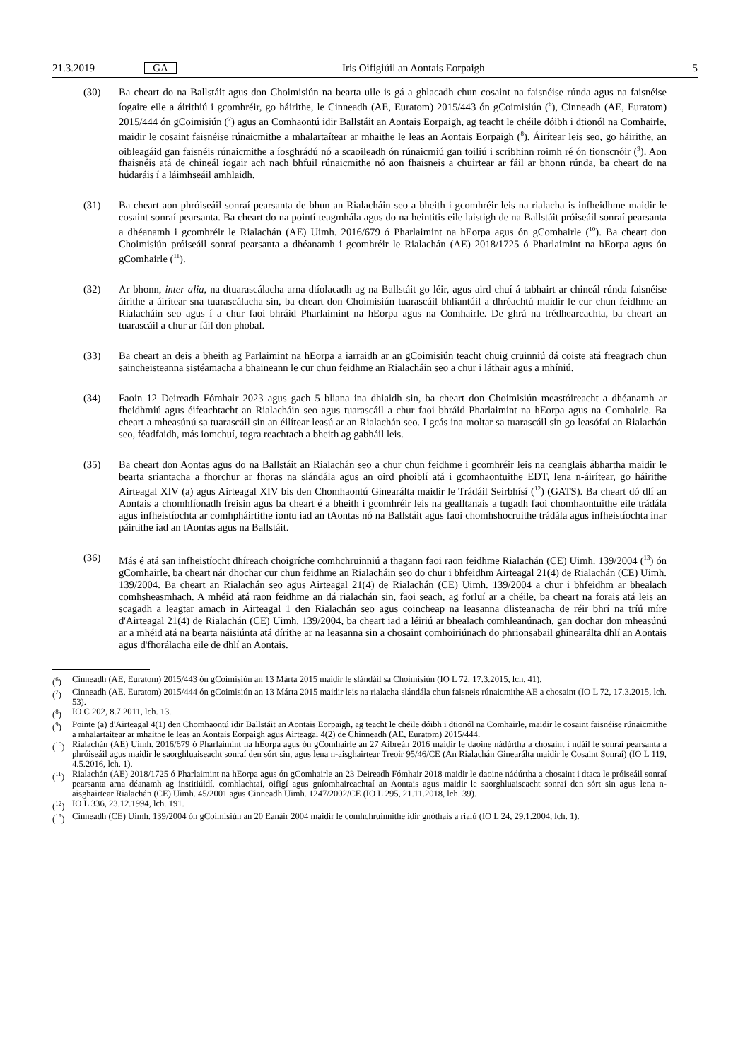21.3.2019 GA Iris Oifigiúil an Aontais Eorpaigh 5
(30) Ba cheart do na Ballstáit agus don Choimisiún na bearta uile is gá a ghlacadh chun cosaint na faisnéise rúnda agus na faisnéise íogaire eile a áirithiú i gcomhréir, go háirithe, le Cinneadh (AE, Euratom) 2015/443 ón gCoimisiún (<sup>6</sup>), Cinneadh (AE, Euratom) 2015/444 ón gCoimisiún (<sup>7</sup>) agus an Comhaontú idir Ballstáit an Aontais Eorpaigh, ag teacht le chéile dóibh i dtionól na Comhairle, maidir le cosaint faisnéise rúnaicmithe a mhalartaítear ar mhaithe le leas an Aontais Eorpaigh (<sup>8</sup>). Áirítear leis seo, go háirithe, an oibleagáid gan faisnéis rúnaicmithe a íosghrádú nó a scaoileadh ón rúnaicmiú gan toiliú i scríbhinn roimh ré ón tionscnóir (<sup>9</sup>). Aon fhaisnéis atá de chineál íogair ach nach bhfuil rúnaicmithe nó aon fhaisneis a chuirtear ar fáil ar bhonn rúnda, ba cheart do na húdaráis í a láimhseáil amhlaidh.
(31) Ba cheart aon phróiseáil sonraí pearsanta de bhun an Rialacháin seo a bheith i gcomhréir leis na rialacha is infheidhme maidir le cosaint sonraí pearsanta. Ba cheart do na pointí teagmhála agus do na heintitis eile laistigh de na Ballstáit próiseáil sonraí pearsanta a dhéanamh i gcomhréir le Rialachán (AE) Uimh. 2016/679 ó Pharlaimint na hEorpa agus ón gComhairle (<sup>10</sup>). Ba cheart don Choimisiún próiseáil sonraí pearsanta a dhéanamh i gcomhréir le Rialachán (AE) 2018/1725 ó Pharlaimint na hEorpa agus ón gComhairle (<sup>11</sup>).
(32) Ar bhonn, inter alia, na dtuarascálacha arna dtíolacadh ag na Ballstáit go léir, agus aird chuí á tabhairt ar chineál rúnda faisnéise áirithe a áirítear sna tuarascálacha sin, ba cheart don Choimisiún tuarascáil bhliantúil a dhréachtú maidir le cur chun feidhme an Rialacháin seo agus í a chur faoi bhráid Pharlaimint na hEorpa agus na Comhairle. De ghrá na trédhearcachta, ba cheart an tuarascáil a chur ar fáil don phobal.
(33) Ba cheart an deis a bheith ag Parlaimint na hEorpa a iarraidh ar an gCoimisiún teacht chuig cruinniú dá coiste atá freagrach chun saincheisteanna sistéamacha a bhaineann le cur chun feidhme an Rialacháin seo a chur i láthair agus a mhíniú.
(34) Faoin 12 Deireadh Fómhair 2023 agus gach 5 bliana ina dhiaidh sin, ba cheart don Choimisiún meastóireacht a dhéanamh ar fheidhmiú agus éifeachtacht an Rialacháin seo agus tuarascáil a chur faoi bhráid Pharlaimint na hEorpa agus na Comhairle. Ba cheart a mheasúnú sa tuarascáil sin an éilítear leasú ar an Rialachán seo. I gcás ina moltar sa tuarascáil sin go leasófaí an Rialachán seo, féadfaidh, más iomchuí, togra reachtach a bheith ag gabháil leis.
(35) Ba cheart don Aontas agus do na Ballstáit an Rialachán seo a chur chun feidhme i gcomhréir leis na ceanglais ábhartha maidir le bearta sriantacha a fhorchur ar fhoras na slándála agus an oird phoiblí atá i gcomhaontuithe EDT, lena n-áirítear, go háirithe Airteagal XIV (a) agus Airteagal XIV bis den Chomhaontú Ginearálta maidir le Trádáil Seirbhísí (<sup>12</sup>) (GATS). Ba cheart dó dlí an Aontais a chomhlíonadh freisin agus ba cheart é a bheith i gcomhréir leis na gealltanais a tugadh faoi chomhaontuithe eile trádála agus infheistíochta ar comhpháirtithe iontu iad an tAontas nó na Ballstáit agus faoi chomhshocruithe trádála agus infheistíochta inar páirtithe iad an tAontas agus na Ballstáit.
(36) Más é atá san infheistíocht dhíreach choigríche comhchruinniú a thagann faoi raon feidhme Rialachán (CE) Uimh. 139/2004 (<sup>13</sup>) ón gComhairle, ba cheart nár dhochar cur chun feidhme an Rialacháin seo do chur i bhfeidhm Airteagal 21(4) de Rialachán (CE) Uimh. 139/2004. Ba cheart an Rialachán seo agus Airteagal 21(4) de Rialachán (CE) Uimh. 139/2004 a chur i bhfeidhm ar bhealach comhsheasmhach. A mhéid atá raon feidhme an dá rialachán sin, faoi seach, ag forluí ar a chéile, ba cheart na forais atá leis an scagadh a leagtar amach in Airteagal 1 den Rialachán seo agus coincheap na leasanna dlisteanacha de réir bhrí na tríú míre d'Airteagal 21(4) de Rialachán (CE) Uimh. 139/2004, ba cheart iad a léiriú ar bhealach comhleanúnach, gan dochar don mheasúnú ar a mhéid atá na bearta náisiúnta atá dírithe ar na leasanna sin a chosaint comhoiriúnach do phrionsabail ghinearálta dhlí an Aontais agus d'fhorálacha eile de dhlí an Aontais.
(<sup>6</sup>) Cinneadh (AE, Euratom) 2015/443 ón gCoimisiún an 13 Márta 2015 maidir le slándáil sa Choimisiún (IO L 72, 17.3.2015, lch. 41).
(<sup>7</sup>) Cinneadh (AE, Euratom) 2015/444 ón gCoimisiún an 13 Márta 2015 maidir leis na rialacha slándála chun faisneis rúnaicmithe AE a chosaint (IO L 72, 17.3.2015, lch. 53).
(<sup>8</sup>) IO C 202, 8.7.2011, lch. 13.
(<sup>9</sup>) Pointe (a) d'Airteagal 4(1) den Chomhaontú idir Ballstáit an Aontais Eorpaigh, ag teacht le chéile dóibh i dtionól na Comhairle, maidir le cosaint faisnéise rúnaicmithe a mhalartaítear ar mhaithe le leas an Aontais Eorpaigh agus Airteagal 4(2) de Chinneadh (AE, Euratom) 2015/444.
(<sup>10</sup>)
Rialachán (AE) Uimh. 2016/679 ó Pharlaimint na hEorpa agus ón gComhairle an 27 Aibreán 2016 maidir le daoine nádúrtha a chosaint i ndáil le sonraí pearsanta a phróiseáil agus maidir le saorghluaiseacht sonraí den sórt sin, agus lena n-aisghairtear Treoir 95/46/CE (An Rialachán Ginearálta maidir le Cosaint Sonraí) (IO L 119, 4.5.2016, lch. 1).
(<sup>11</sup>)
Rialachán (AE) 2018/1725 ó Pharlaimint na hEorpa agus ón gComhairle an 23 Deireadh Fómhair 2018 maidir le daoine nádúrtha a chosaint i dtaca le próiseáil sonraí pearsanta arna déanamh ag institiúidí, comhlachtaí, oifigí agus gníomhaireachtaí an Aontais agus maidir le saorghluaiseacht sonraí den sórt sin agus lena n-aisghairtear Rialachán (CE) Uimh. 45/2001 agus Cinneadh Uimh. 1247/2002/CE (IO L 295, 21.11.2018, lch. 39).
(<sup>12</sup>)
IO L 336, 23.12.1994, lch. 191.
(<sup>13</sup>)
Cinneadh (CE) Uimh. 139/2004 ón gCoimisiún an 20 Eanáir 2004 maidir le comhchruinnithe idir gnóthais a rialú (IO L 24, 29.1.2004, lch. 1).